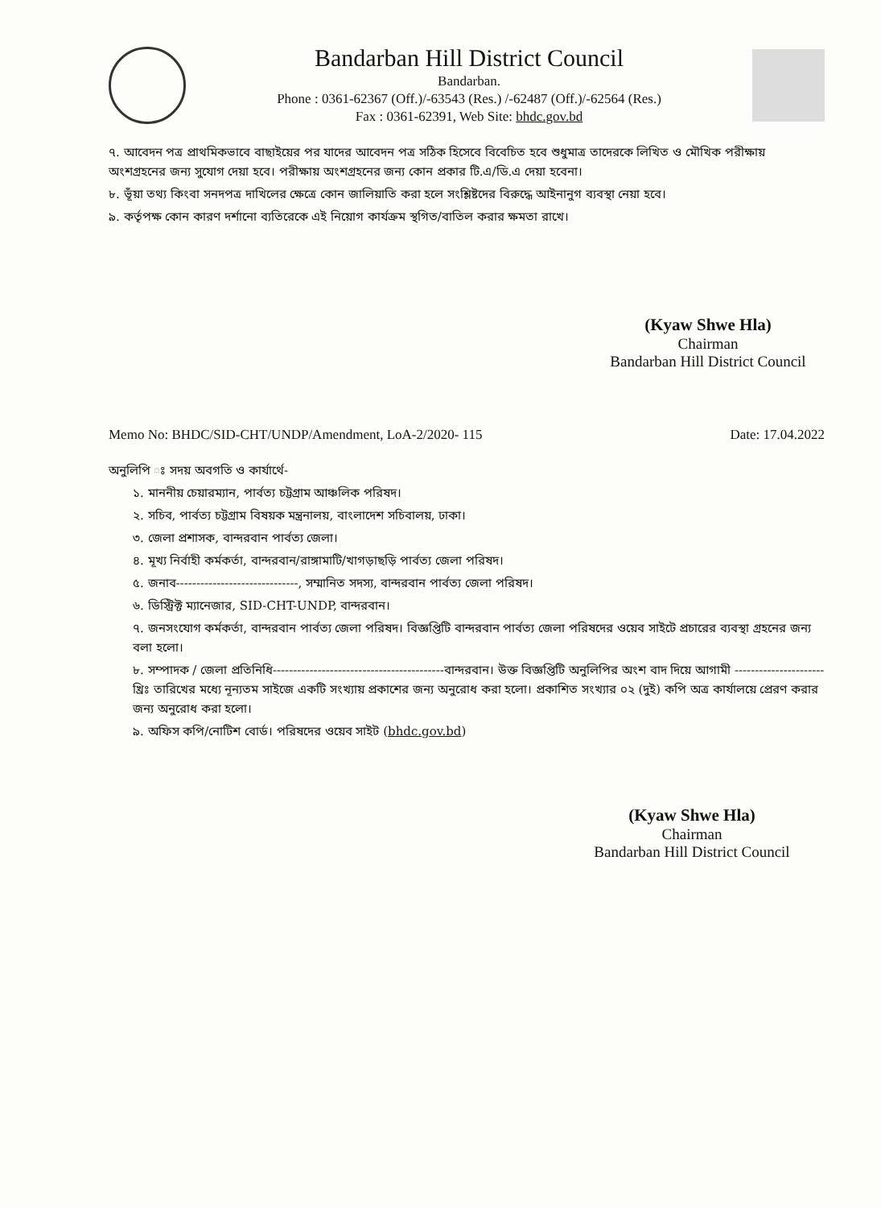Bandarban Hill District Council
Bandarban.
Phone : 0361-62367 (Off.)/-63543 (Res.) /-62487 (Off.)/-62564 (Res.)
Fax : 0361-62391, Web Site: bhdc.gov.bd
৭. আবেদন পত্র প্রাথমিকভাবে বাছাইয়ের পর যাদের আবেদন পত্র সঠিক হিসেবে বিবেচিত হবে শুধুমাত্র তাদেরকে লিখিত ও মৌখিক পরীক্ষায় অংশগ্রহনের জন্য সুযোগ দেয়া হবে। পরীক্ষায় অংশগ্রহনের জন্য কোন প্রকার টি.এ/ডি.এ দেয়া হবেনা।
৮. ভূঁয়া তথ্য কিংবা সনদপত্র দাখিলের ক্ষেত্রে কোন জালিয়াতি করা হলে সংশ্লিষ্টদের বিরুদ্ধে আইনানুগ ব্যবস্থা নেয়া হবে।
৯. কর্তৃপক্ষ কোন কারণ দর্শানো ব্যতিরেকে এই নিয়োগ কার্যক্রম স্থগিত/বাতিল করার ক্ষমতা রাখে।
(Kyaw Shwe Hla)
Chairman
Bandarban Hill District Council
Memo No: BHDC/SID-CHT/UNDP/Amendment, LoA-2/2020- 115 Date: 17.04.2022
অনুলিপি ঃ সদয় অবগতি ও কার্যার্থে-
১. মাননীয় চেয়ারম্যান, পার্বত্য চট্টগ্রাম আঞ্চলিক পরিষদ।
২. সচিব, পার্বত্য চট্টগ্রাম বিষয়ক মন্ত্রনালয়, বাংলাদেশ সচিবালয়, ঢাকা।
৩. জেলা প্রশাসক, বান্দরবান পার্বত্য জেলা।
৪. মূখ্য নির্বাহী কর্মকর্তা, বান্দরবান/রাঙ্গামাটি/খাগড়াছড়ি পার্বত্য জেলা পরিষদ।
৫. জনাব------------------------------, সম্মানিত সদস্য, বান্দরবান পার্বত্য জেলা পরিষদ।
৬. ডিস্ট্রিক্ট ম্যানেজার, SID-CHT-UNDP, বান্দরবান।
৭. জনসংযোগ কর্মকর্তা, বান্দরবান পার্বত্য জেলা পরিষদ। বিজ্ঞপ্তিটি বান্দরবান পার্বত্য জেলা পরিষদের ওয়েব সাইটে প্রচারের ব্যবস্থা গ্রহনের জন্য বলা হলো।
৮. সম্পাদক / জেলা প্রতিনিধি------------------------------------------বান্দরবান। উক্ত বিজ্ঞপ্তিটি অনুলিপির অংশ বাদ দিয়ে আগামী ---------------------- খ্রিঃ তারিখের মধ্যে নূন্যতম সাইজে একটি সংখ্যায় প্রকাশের জন্য অনুরোধ করা হলো। প্রকাশিত সংখ্যার ০২ (দুই) কপি অত্র কার্যালয়ে প্রেরণ করার জন্য অনুরোধ করা হলো।
৯. অফিস কপি/নোটিশ বোর্ড। পরিষদের ওয়েব সাইট (bhdc.gov.bd)
(Kyaw Shwe Hla)
Chairman
Bandarban Hill District Council